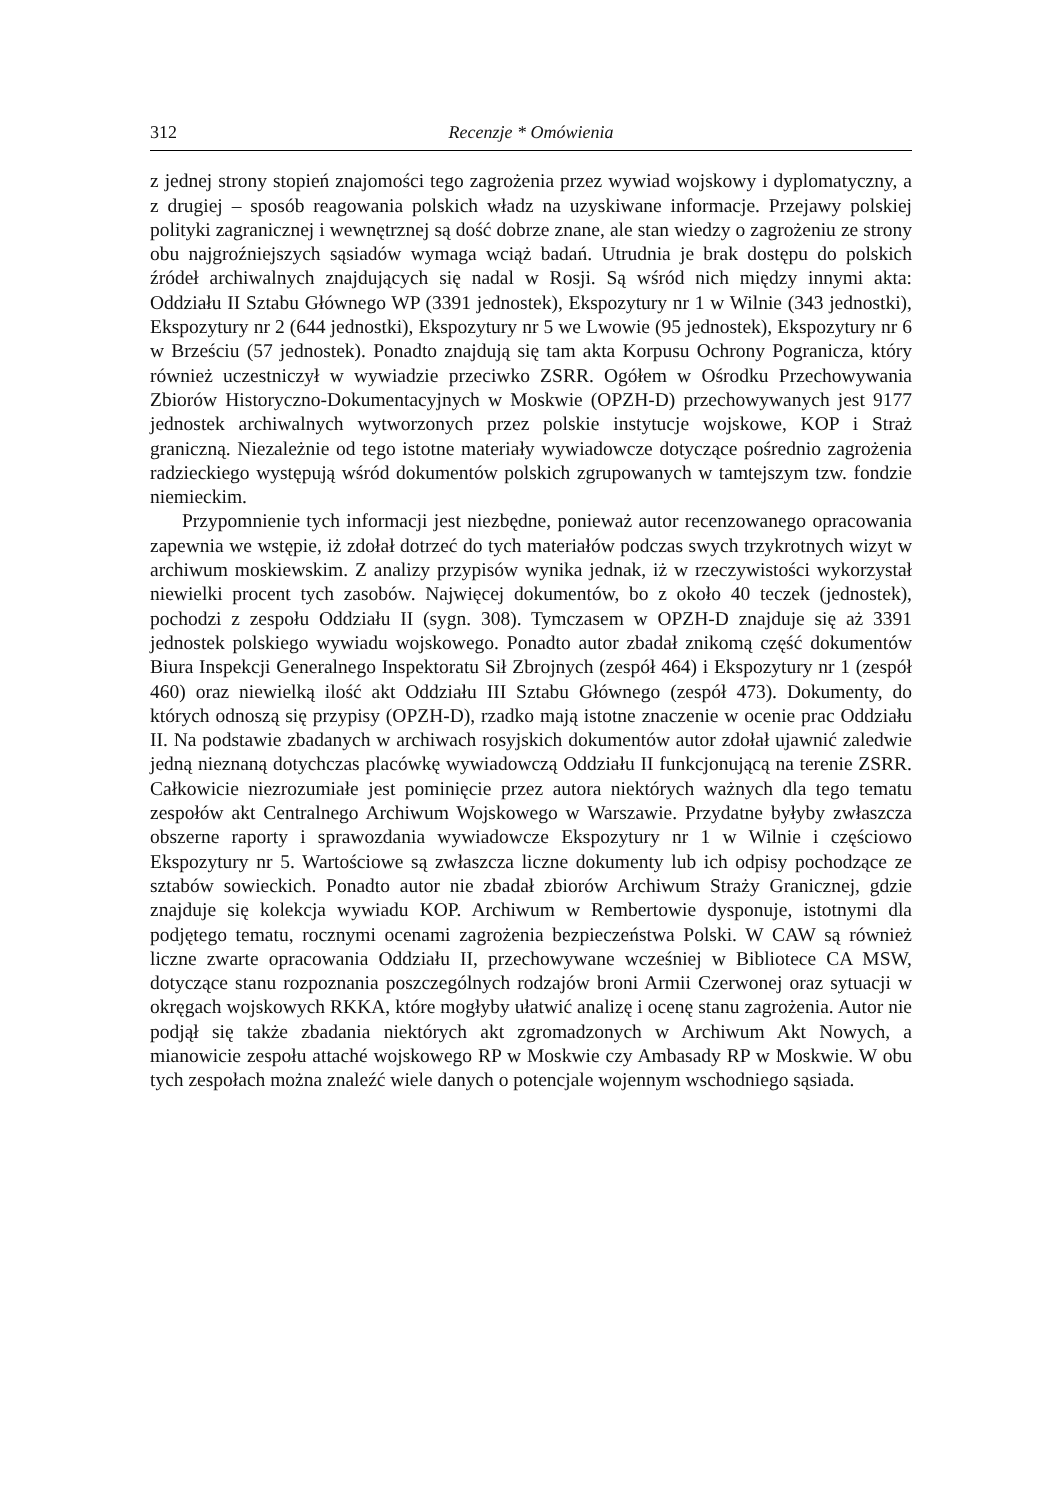312 Recenzje * Omówienia
z jednej strony stopień znajomości tego zagrożenia przez wywiad wojskowy i dyplomatyczny, a z drugiej – sposób reagowania polskich władz na uzyskiwane informacje. Przejawy polskiej polityki zagranicznej i wewnętrznej są dość dobrze znane, ale stan wiedzy o zagrożeniu ze strony obu najgroźniejszych sąsiadów wymaga wciąż badań. Utrudnia je brak dostępu do polskich źródeł archiwalnych znajdujących się nadal w Rosji. Są wśród nich między innymi akta: Oddziału II Sztabu Głównego WP (3391 jednostek), Ekspozytury nr 1 w Wilnie (343 jednostki), Ekspozytury nr 2 (644 jednostki), Ekspozytury nr 5 we Lwowie (95 jednostek), Ekspozytury nr 6 w Brześciu (57 jednostek). Ponadto znajdują się tam akta Korpusu Ochrony Pogranicza, który również uczestniczył w wywiadzie przeciwko ZSRR. Ogółem w Ośrodku Przechowywania Zbiorów Historyczno-Dokumentacyjnych w Moskwie (OPZH-D) przechowywanych jest 9177 jednostek archiwalnych wytworzonych przez polskie instytucje wojskowe, KOP i Straż graniczną. Niezależnie od tego istotne materiały wywiadowcze dotyczące pośrednio zagrożenia radzieckiego występują wśród dokumentów polskich zgrupowanych w tamtejszym tzw. fondzie niemieckim.
Przypomnienie tych informacji jest niezbędne, ponieważ autor recenzowanego opracowania zapewnia we wstępie, iż zdołał dotrzeć do tych materiałów podczas swych trzykrotnych wizyt w archiwum moskiewskim. Z analizy przypisów wynika jednak, iż w rzeczywistości wykorzystał niewielki procent tych zasobów. Najwięcej dokumentów, bo z około 40 teczek (jednostek), pochodzi z zespołu Oddziału II (sygn. 308). Tymczasem w OPZH-D znajduje się aż 3391 jednostek polskiego wywiadu wojskowego. Ponadto autor zbadał znikomą część dokumentów Biura Inspekcji Generalnego Inspektoratu Sił Zbrojnych (zespół 464) i Ekspozytury nr 1 (zespół 460) oraz niewielką ilość akt Oddziału III Sztabu Głównego (zespół 473). Dokumenty, do których odnoszą się przypisy (OPZH-D), rzadko mają istotne znaczenie w ocenie prac Oddziału II. Na podstawie zbadanych w archiwach rosyjskich dokumentów autor zdołał ujawnić zaledwie jedną nieznaną dotychczas placówkę wywiadowczą Oddziału II funkcjonującą na terenie ZSRR. Całkowicie niezrozumiałe jest pominięcie przez autora niektórych ważnych dla tego tematu zespołów akt Centralnego Archiwum Wojskowego w Warszawie. Przydatne byłyby zwłaszcza obszerne raporty i sprawozdania wywiadowcze Ekspozytury nr 1 w Wilnie i częściowo Ekspozytury nr 5. Wartościowe są zwłaszcza liczne dokumenty lub ich odpisy pochodzące ze sztabów sowieckich. Ponadto autor nie zbadał zbiorów Archiwum Straży Granicznej, gdzie znajduje się kolekcja wywiadu KOP. Archiwum w Rembertowie dysponuje, istotnymi dla podjętego tematu, rocznymi ocenami zagrożenia bezpieczeństwa Polski. W CAW są również liczne zwarte opracowania Oddziału II, przechowywane wcześniej w Bibliotece CA MSW, dotyczące stanu rozpoznania poszczególnych rodzajów broni Armii Czerwonej oraz sytuacji w okręgach wojskowych RKKA, które mogłyby ułatwić analizę i ocenę stanu zagrożenia. Autor nie podjął się także zbadania niektórych akt zgromadzonych w Archiwum Akt Nowych, a mianowicie zespołu attaché wojskowego RP w Moskwie czy Ambasady RP w Moskwie. W obu tych zespołach można znaleźć wiele danych o potencjale wojennym wschodniego sąsiada.